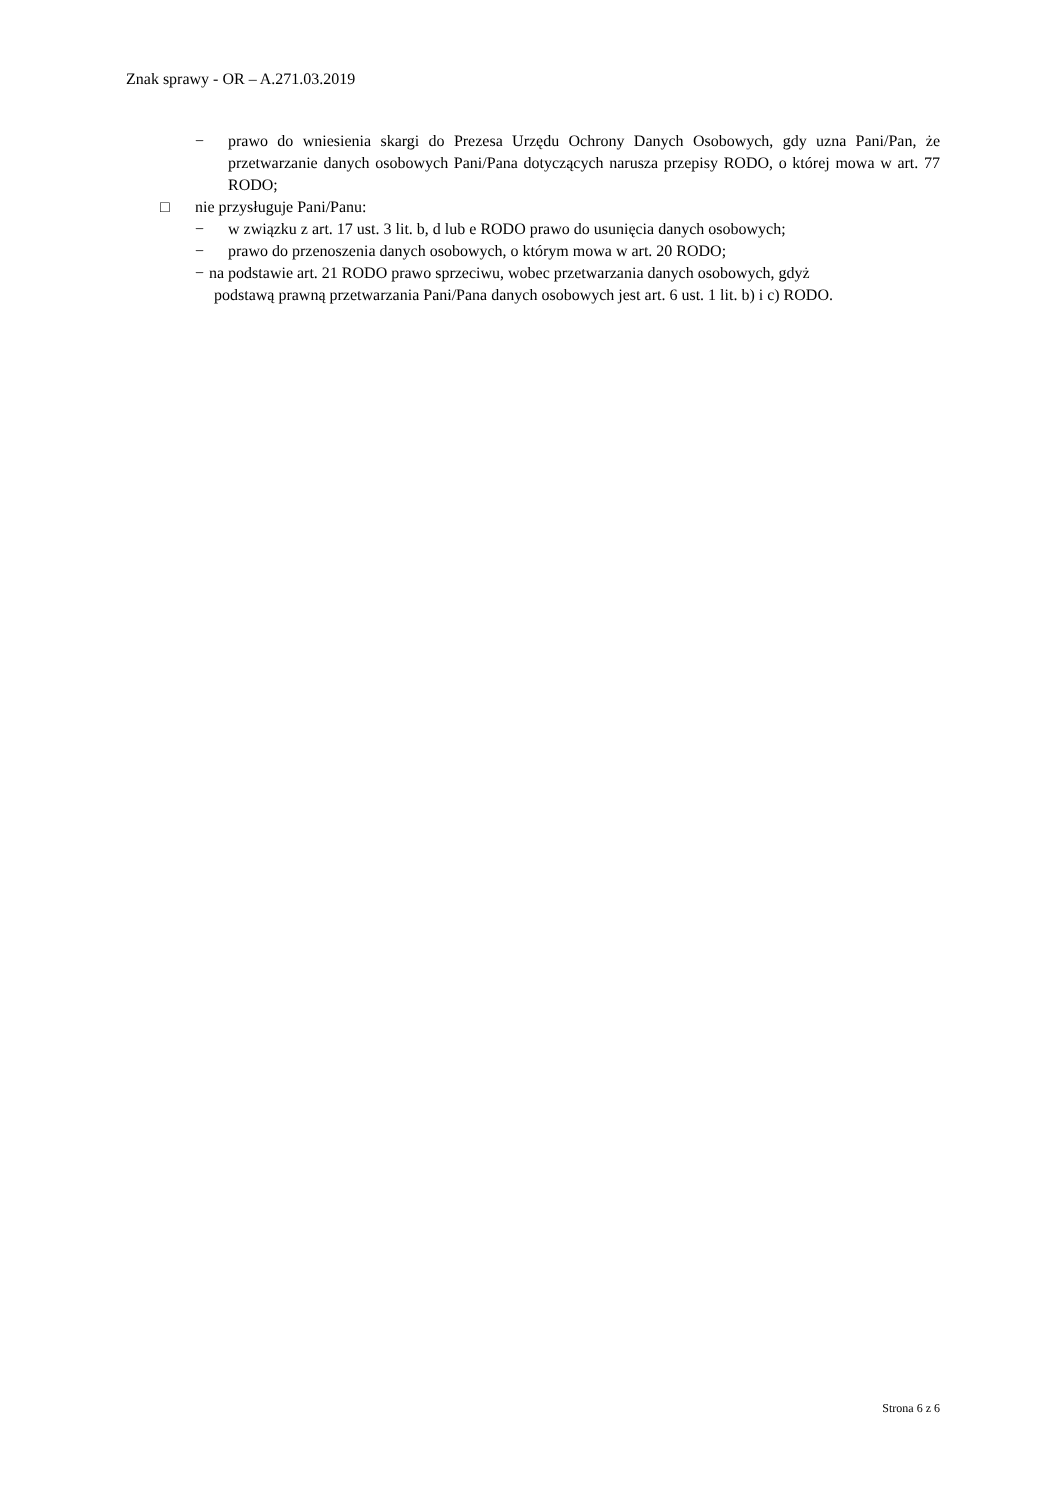Znak sprawy - OR – A.271.03.2019
− prawo do wniesienia skargi do Prezesa Urzędu Ochrony Danych Osobowych, gdy uzna Pani/Pan, że przetwarzanie danych osobowych Pani/Pana dotyczących narusza przepisy RODO, o której mowa w art. 77 RODO;
□ nie przysługuje Pani/Panu:
− w związku z art. 17 ust. 3 lit. b, d lub e RODO prawo do usunięcia danych osobowych;
− prawo do przenoszenia danych osobowych, o którym mowa w art. 20 RODO;
− na podstawie art. 21 RODO prawo sprzeciwu, wobec przetwarzania danych osobowych, gdyż
podstawą prawną przetwarzania Pani/Pana danych osobowych jest art. 6 ust. 1 lit. b) i c) RODO.
Strona 6 z 6